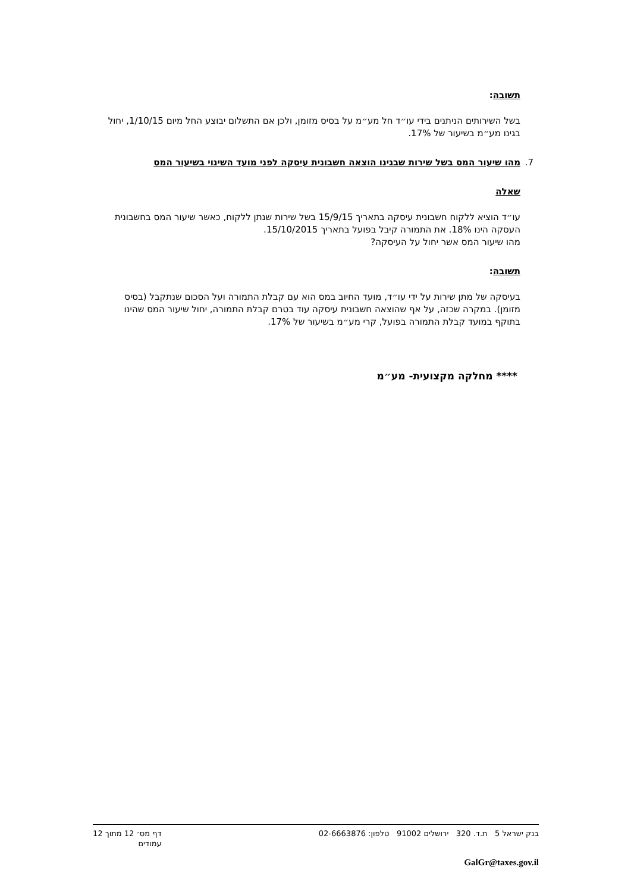תשובה:
בשל השירותים הניתנים בידי עו״ד חל מע״מ על בסיס מזומן, ולכן אם התשלום יבוצע החל מיום 1/10/15, יחול בגינו מע״מ בשיעור של 17%.
7. מהו שיעור המס בשל שירות שבגינו הוצאה חשבונית עיסקה לפני מועד השינוי בשיעור המס
שאלה
עו״ד הוציא ללקוח חשבונית עיסקה בתאריך 15/9/15 בשל שירות שנתן ללקוח, כאשר שיעור המס בחשבונית העסקה הינו 18%. את התמורה קיבל בפועל בתאריך 15/10/2015.
מהו שיעור המס אשר יחול על העיסקה?
תשובה:
בעיסקה של מתן שירות על ידי עו״ד, מועד החיוב במס הוא עם קבלת התמורה ועל הסכום שנתקבל (בסיס מזומן). במקרה שכזה, על אף שהוצאה חשבונית עיסקה עוד בטרם קבלת התמורה, יחול שיעור המס שהינו בתוקף במועד קבלת התמורה בפועל, קרי מע״מ בשיעור של 17%.
**** מחלקה מקצועית- מע״מ
בנק ישראל 5 ת.ד. 320 ירושלים 91002 טלפון: 02-6663876 דף מס׳ 12 מתוך 12
עמודים
GalGr@taxes.gov.il